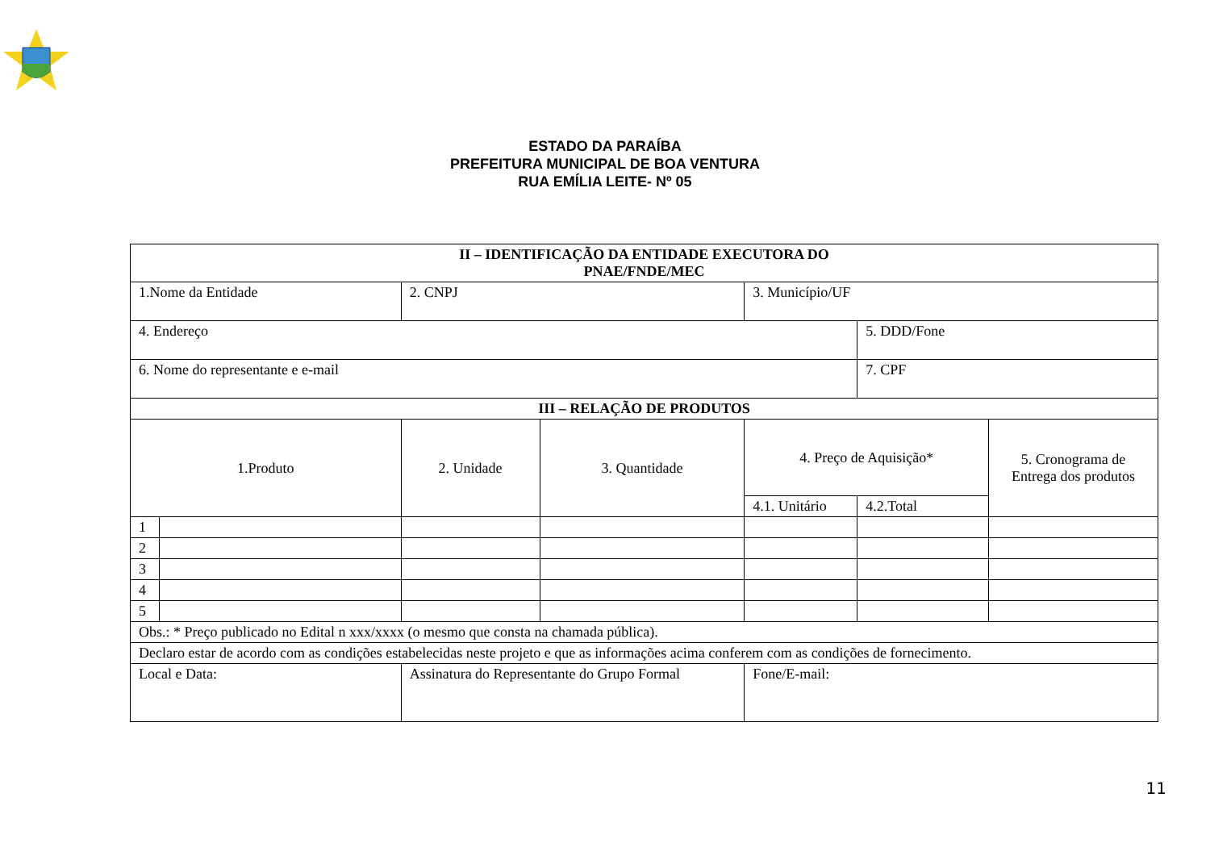ESTADO DA PARAÍBA
PREFEITURA MUNICIPAL DE BOA VENTURA
RUA EMÍLIA LEITE- Nº 05
| II – IDENTIFICAÇÃO DA ENTIDADE EXECUTORA DO PNAE/FNDE/MEC | | | | | | |
| 1.Nome da Entidade | | 2. CNPJ | | 3. Município/UF | | |
| 4. Endereço | | | | | 5. DDD/Fone | |
| 6. Nome do representante e e-mail | | | | | 7. CPF | |
| III – RELAÇÃO DE PRODUTOS | | | | | | |
| 1.Produto | | 2. Unidade | 3. Quantidade | 4. Preço de Aquisição* | | 5. Cronograma de Entrega dos produtos |
| | | | | 4.1. Unitário | 4.2.Total | |
| 1 | | | | | | |
| 2 | | | | | | |
| 3 | | | | | | |
| 4 | | | | | | |
| 5 | | | | | | |
| Obs.: * Preço publicado no Edital n xxx/xxxx (o mesmo que consta na chamada pública). | | | | | | |
| Declaro estar de acordo com as condições estabelecidas neste projeto e que as informações acima conferem com as condições de fornecimento. | | | | | | |
| Local e Data: | | Assinatura do Representante do Grupo Formal | | Fone/E-mail: | | |
11